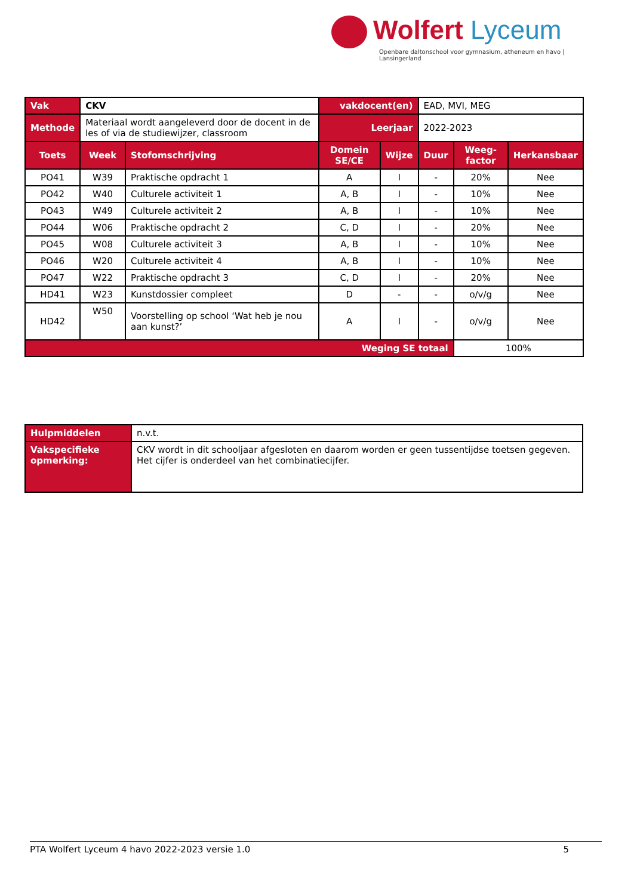Wolfert Lyceum
Openbare daltonschool voor gymnasium, atheneum en havo | Lansingerland
| Vak | CKV | | vakdocent(en) | | EAD, MVI, MEG | | |
| Methode | Materiaal wordt aangeleverd door de docent in de les of via de studiewijzer, classroom | | Leerjaar | | 2022-2023 | | |
| Toets | Week | Stofomschrijving | Domein SE/CE | Wijze | Duur | Weeg-factor | Herkansbaar |
| PO41 | W39 | Praktische opdracht 1 | A | I | - | 20% | Nee |
| PO42 | W40 | Culturele activiteit 1 | A, B | I | - | 10% | Nee |
| PO43 | W49 | Culturele activiteit 2 | A, B | I | - | 10% | Nee |
| PO44 | W06 | Praktische opdracht 2 | C, D | I | - | 20% | Nee |
| PO45 | W08 | Culturele activiteit 3 | A, B | I | - | 10% | Nee |
| PO46 | W20 | Culturele activiteit 4 | A, B | I | - | 10% | Nee |
| PO47 | W22 | Praktische opdracht 3 | C, D | I | - | 20% | Nee |
| HD41 | W23 | Kunstdossier compleet | D | - | - | o/v/g | Nee |
| HD42 | W50 | Voorstelling op school ‘Wat heb je nou aan kunst?’ | A | I | - | o/v/g | Nee |
| Weging SE totaal | | | | | | 100% | |
| Hulpmiddelen | n.v.t. |
| Vakspecifieke opmerking: | CKV wordt in dit schooljaar afgesloten en daarom worden er geen tussentijdse toetsen gegeven. Het cijfer is onderdeel van het combinatiecijfer. |
PTA Wolfert Lyceum 4 havo 2022-2023 versie 1.0 5